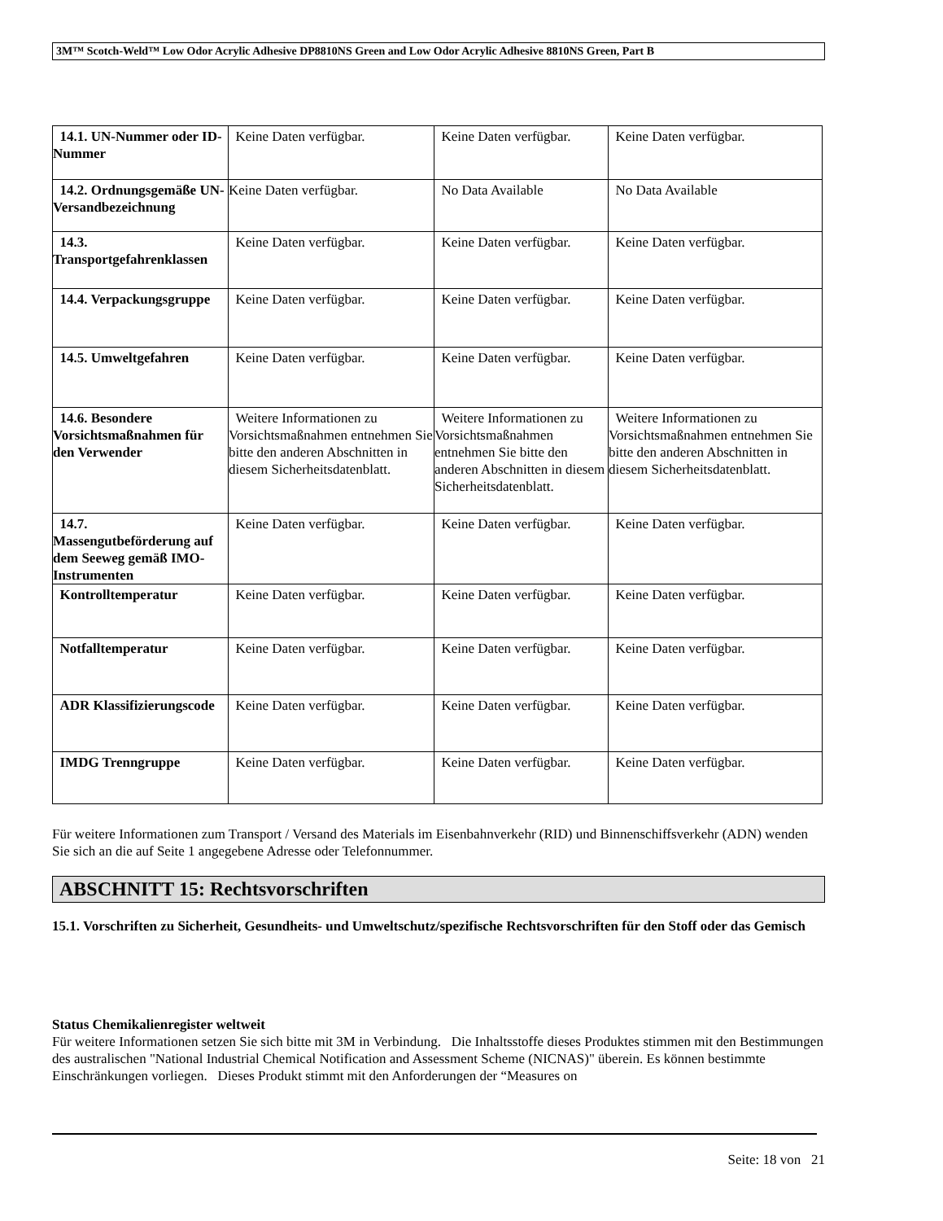3M™ Scotch-Weld™ Low Odor Acrylic Adhesive DP8810NS Green and Low Odor Acrylic Adhesive 8810NS Green, Part B
| 14.1. UN-Nummer oder ID-Nummer | Keine Daten verfügbar. | Keine Daten verfügbar. | Keine Daten verfügbar. |
| 14.2. Ordnungsgemäße UN-Versandbezeichnung | Keine Daten verfügbar. | No Data Available | No Data Available |
| 14.3. Transportgefahrenklassen | Keine Daten verfügbar. | Keine Daten verfügbar. | Keine Daten verfügbar. |
| 14.4. Verpackungsgruppe | Keine Daten verfügbar. | Keine Daten verfügbar. | Keine Daten verfügbar. |
| 14.5. Umweltgefahren | Keine Daten verfügbar. | Keine Daten verfügbar. | Keine Daten verfügbar. |
| 14.6. Besondere Vorsichtsmaßnahmen für den Verwender | Weitere Informationen zu Vorsichtsmaßnahmen entnehmen Sie bitte den anderen Abschnitten in diesem Sicherheitsdatenblatt. | Weitere Informationen zu Vorsichtsmaßnahmen entnehmen Sie bitte den anderen Abschnitten in diesem Sicherheitsdatenblatt. | Weitere Informationen zu Vorsichtsmaßnahmen entnehmen Sie bitte den anderen Abschnitten in diesem Sicherheitsdatenblatt. |
| 14.7. Massengutbeförderung auf dem Seeweg gemäß IMO-Instrumenten | Keine Daten verfügbar. | Keine Daten verfügbar. | Keine Daten verfügbar. |
| Kontrolltemperatur | Keine Daten verfügbar. | Keine Daten verfügbar. | Keine Daten verfügbar. |
| Notfalltemperatur | Keine Daten verfügbar. | Keine Daten verfügbar. | Keine Daten verfügbar. |
| ADR Klassifizierungscode | Keine Daten verfügbar. | Keine Daten verfügbar. | Keine Daten verfügbar. |
| IMDG Trenngruppe | Keine Daten verfügbar. | Keine Daten verfügbar. | Keine Daten verfügbar. |
Für weitere Informationen zum Transport / Versand des Materials im Eisenbahnverkehr (RID) und Binnenschiffsverkehr (ADN) wenden Sie sich an die auf Seite 1 angegebene Adresse oder Telefonnummer.
ABSCHNITT 15: Rechtsvorschriften
15.1. Vorschriften zu Sicherheit, Gesundheits- und Umweltschutz/spezifische Rechtsvorschriften für den Stoff oder das Gemisch
Status Chemikalienregister weltweit
Für weitere Informationen setzen Sie sich bitte mit 3M in Verbindung. Die Inhaltsstoffe dieses Produktes stimmen mit den Bestimmungen des australischen "National Industrial Chemical Notification and Assessment Scheme (NICNAS)" überein. Es können bestimmte Einschränkungen vorliegen. Dieses Produkt stimmt mit den Anforderungen der “Measures on
Seite: 18 von 21